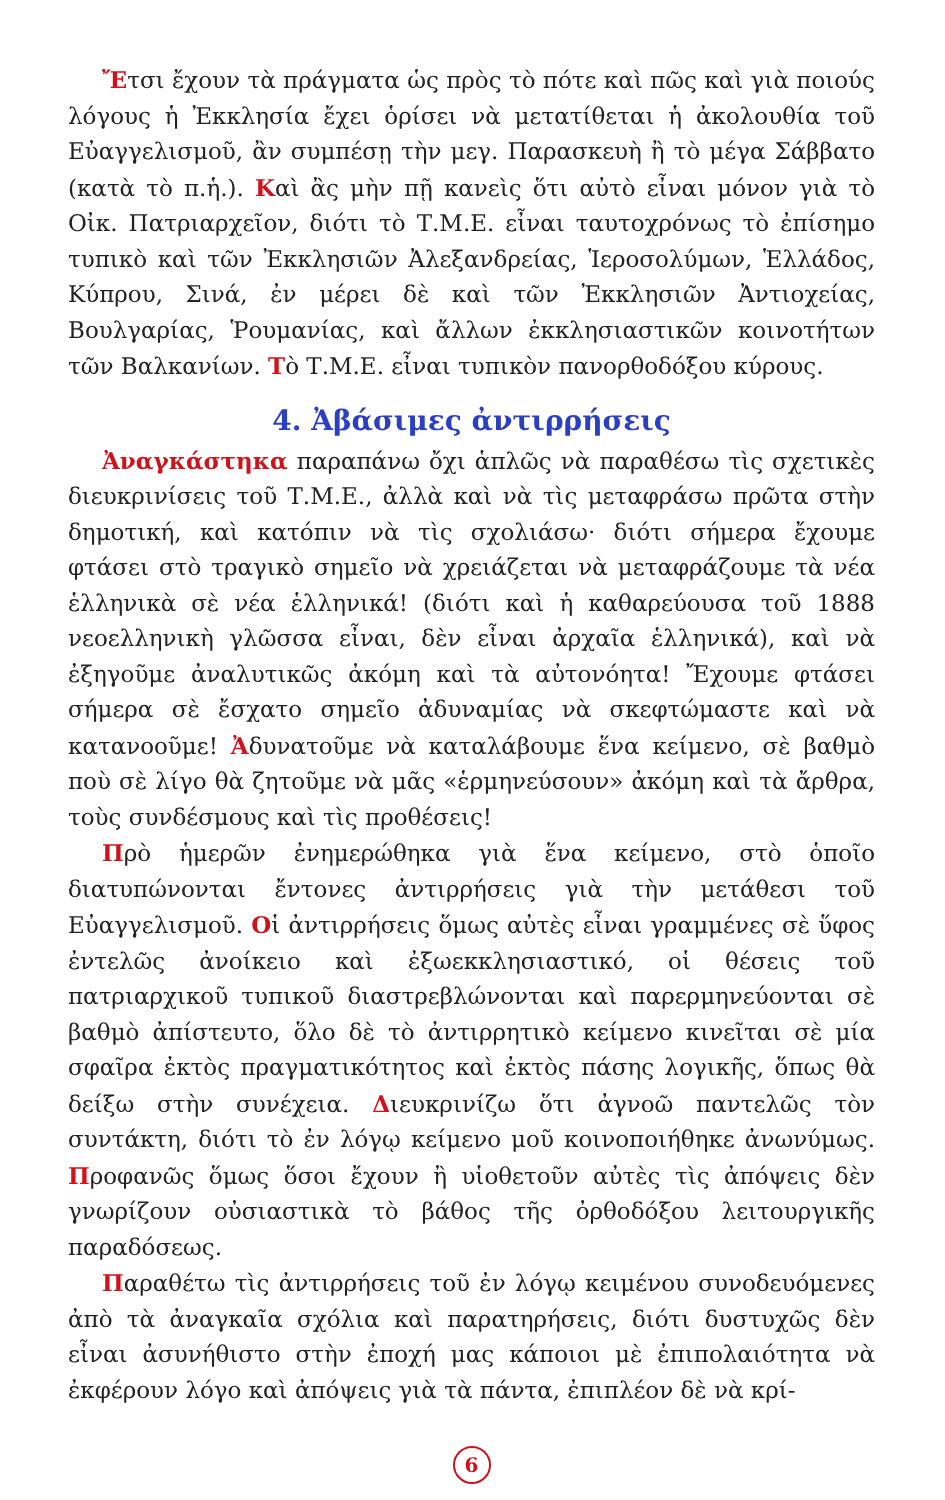Ἔτσι ἔχουν τὰ πράγματα ὡς πρὸς τὸ πότε καὶ πῶς καὶ γιὰ ποιούς λόγους ἡ Ἐκκλησία ἔχει ὁρίσει νὰ μετατίθεται ἡ ἀκολουθία τοῦ Εὐαγγελισμοῦ, ἂν συμπέσῃ τὴν μεγ. Παρασκευὴ ἢ τὸ μέγα Σάββατο (κατὰ τὸ π.ἡ.). Καὶ ἂς μὴν πῇ κανεὶς ὅτι αὐτὸ εἶναι μόνον γιὰ τὸ Οἰκ. Πατριαρχεῖον, διότι τὸ Τ.Μ.Ε. εἶναι ταυτοχρόνως τὸ ἐπίσημο τυπικὸ καὶ τῶν Ἐκκλησιῶν Ἀλεξανδρείας, Ἱεροσολύμων, Ἑλλάδος, Κύπρου, Σινά, ἐν μέρει δὲ καὶ τῶν Ἐκκλησιῶν Ἀντιοχείας, Βουλγαρίας, Ῥουμανίας, καὶ ἄλλων ἐκκλησιαστικῶν κοινοτήτων τῶν Βαλκανίων. Τὸ Τ.Μ.Ε. εἶναι τυπικὸν πανορθοδόξου κύρους.
4. Ἀβάσιμες ἀντιρρήσεις
Ἀναγκάστηκα παραπάνω ὄχι ἁπλῶς νὰ παραθέσω τὶς σχετικὲς διευκρινίσεις τοῦ Τ.Μ.Ε., ἀλλὰ καὶ νὰ τὶς μεταφράσω πρῶτα στὴν δημοτική, καὶ κατόπιν νὰ τὶς σχολιάσω· διότι σήμερα ἔχουμε φτάσει στὸ τραγικὸ σημεῖο νὰ χρειάζεται νὰ μεταφράζουμε τὰ νέα ἑλληνικὰ σὲ νέα ἑλληνικά! (διότι καὶ ἡ καθαρεύουσα τοῦ 1888 νεοελληνικὴ γλῶσσα εἶναι, δὲν εἶναι ἀρχαῖα ἑλληνικά), καὶ νὰ ἐξηγοῦμε ἀναλυτικῶς ἀκόμη καὶ τὰ αὐτονόητα! Ἔχουμε φτάσει σήμερα σὲ ἔσχατο σημεῖο ἀδυναμίας νὰ σκεφτώμαστε καὶ νὰ κατανοοῦμε! Ἀδυνατοῦμε νὰ καταλάβουμε ἕνα κείμενο, σὲ βαθμὸ ποὺ σὲ λίγο θὰ ζητοῦμε νὰ μᾶς «ἑρμηνεύσουν» ἀκόμη καὶ τὰ ἄρθρα, τοὺς συνδέσμους καὶ τὶς προθέσεις!
Πρὸ ἡμερῶν ἐνημερώθηκα γιὰ ἕνα κείμενο, στὸ ὁποῖο διατυπώνονται ἔντονες ἀντιρρήσεις γιὰ τὴν μετάθεσι τοῦ Εὐαγγελισμοῦ. Οἱ ἀντιρρήσεις ὅμως αὐτὲς εἶναι γραμμένες σὲ ὕφος ἐντελῶς ἀνοίκειο καὶ ἐξωεκκλησιαστικό, οἱ θέσεις τοῦ πατριαρχικοῦ τυπικοῦ διαστρεβλώνονται καὶ παρερμηνεύονται σὲ βαθμὸ ἀπίστευτο, ὅλο δὲ τὸ ἀντιρρητικὸ κείμενο κινεῖται σὲ μία σφαῖρα ἐκτὸς πραγματικότητος καὶ ἐκτὸς πάσης λογικῆς, ὅπως θὰ δείξω στὴν συνέχεια. Διευκρινίζω ὅτι ἀγνοῶ παντελῶς τὸν συντάκτη, διότι τὸ ἐν λόγῳ κείμενο μοῦ κοινοποιήθηκε ἀνωνύμως. Προφανῶς ὅμως ὅσοι ἔχουν ἢ υἱοθετοῦν αὐτὲς τὶς ἀπόψεις δὲν γνωρίζουν οὐσιαστικὰ τὸ βάθος τῆς ὀρθοδόξου λειτουργικῆς παραδόσεως.
Παραθέτω τὶς ἀντιρρήσεις τοῦ ἐν λόγῳ κειμένου συνοδευόμενες ἀπὸ τὰ ἀναγκαῖα σχόλια καὶ παρατηρήσεις, διότι δυστυχῶς δὲν εἶναι ἀσυνήθιστο στὴν ἐποχή μας κάποιοι μὲ ἐπιπολαιότητα νὰ ἐκφέρουν λόγο καὶ ἀπόψεις γιὰ τὰ πάντα, ἐπιπλέον δὲ νὰ κρί-
6